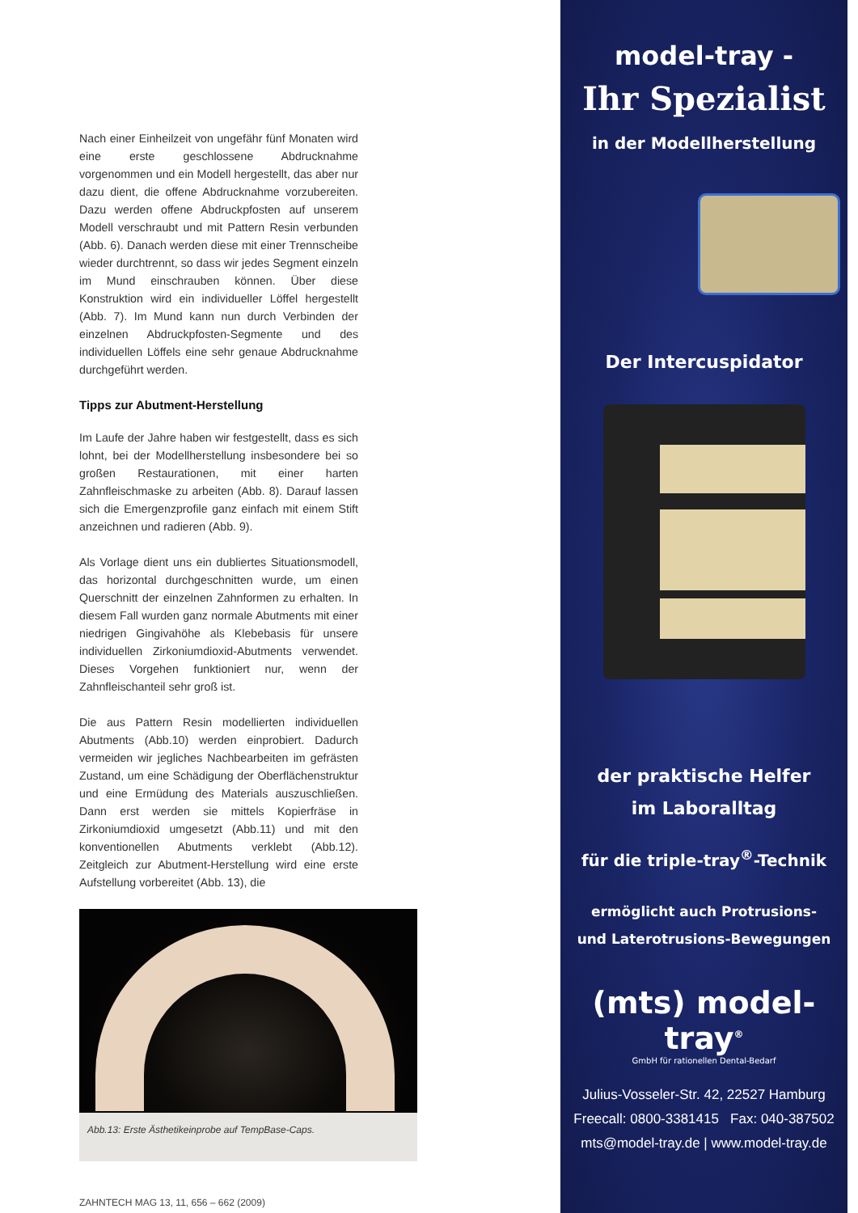Nach einer Einheilzeit von ungefähr fünf Monaten wird eine erste geschlossene Abdrucknahme vorgenommen und ein Modell hergestellt, das aber nur dazu dient, die offene Abdrucknahme vorzubereiten. Dazu werden offene Abdruckpfosten auf unserem Modell verschraubt und mit Pattern Resin verbunden (Abb. 6). Danach werden diese mit einer Trennscheibe wieder durchtrennt, so dass wir jedes Segment einzeln im Mund einschrauben können. Über diese Konstruktion wird ein individueller Löffel hergestellt (Abb. 7). Im Mund kann nun durch Verbinden der einzelnen Abdruckpfosten-Segmente und des individuellen Löffels eine sehr genaue Abdrucknahme durchgeführt werden.
Tipps zur Abutment-Herstellung
Im Laufe der Jahre haben wir festgestellt, dass es sich lohnt, bei der Modellherstellung insbesondere bei so großen Restaurationen, mit einer harten Zahnfleischmaske zu arbeiten (Abb. 8). Darauf lassen sich die Emergenzprofile ganz einfach mit einem Stift anzeichnen und radieren (Abb. 9).
Als Vorlage dient uns ein dubliertes Situationsmodell, das horizontal durchgeschnitten wurde, um einen Querschnitt der einzelnen Zahnformen zu erhalten. In diesem Fall wurden ganz normale Abutments mit einer niedrigen Gingivahöhe als Klebebasis für unsere individuellen Zirkoniumdioxid-Abutments verwendet. Dieses Vorgehen funktioniert nur, wenn der Zahnfleischanteil sehr groß ist.
Die aus Pattern Resin modellierten individuellen Abutments (Abb.10) werden einprobiert. Dadurch vermeiden wir jegliches Nachbearbeiten im gefrästen Zustand, um eine Schädigung der Oberflächenstruktur und eine Ermüdung des Materials auszuschließen. Dann erst werden sie mittels Kopierfräse in Zirkoniumdioxid umgesetzt (Abb.11) und mit den konventionellen Abutments verklebt (Abb.12). Zeitgleich zur Abutment-Herstellung wird eine erste Aufstellung vorbereitet (Abb. 13), die
Abb.13: Erste Ästhetikeinprobe auf TempBase-Caps.
ZAHNTECH MAG 13, 11, 656 – 662 (2009)
model-tray -
Ihr Spezialist
in der Modellherstellung
Der Intercuspidator
der praktische Helfer
im Laboralltag
für die triple-tray<sup>®</sup>-Technik
ermöglicht auch Protrusions-
und Laterotrusions-Bewegungen
(mts) model-tray<sup>®</sup>
GmbH für rationellen Dental-Bedarf
Julius-Vosseler-Str. 42, 22527 Hamburg
Freecall: 0800-3381415 Fax: 040-387502
mts@model-tray.de | www.model-tray.de